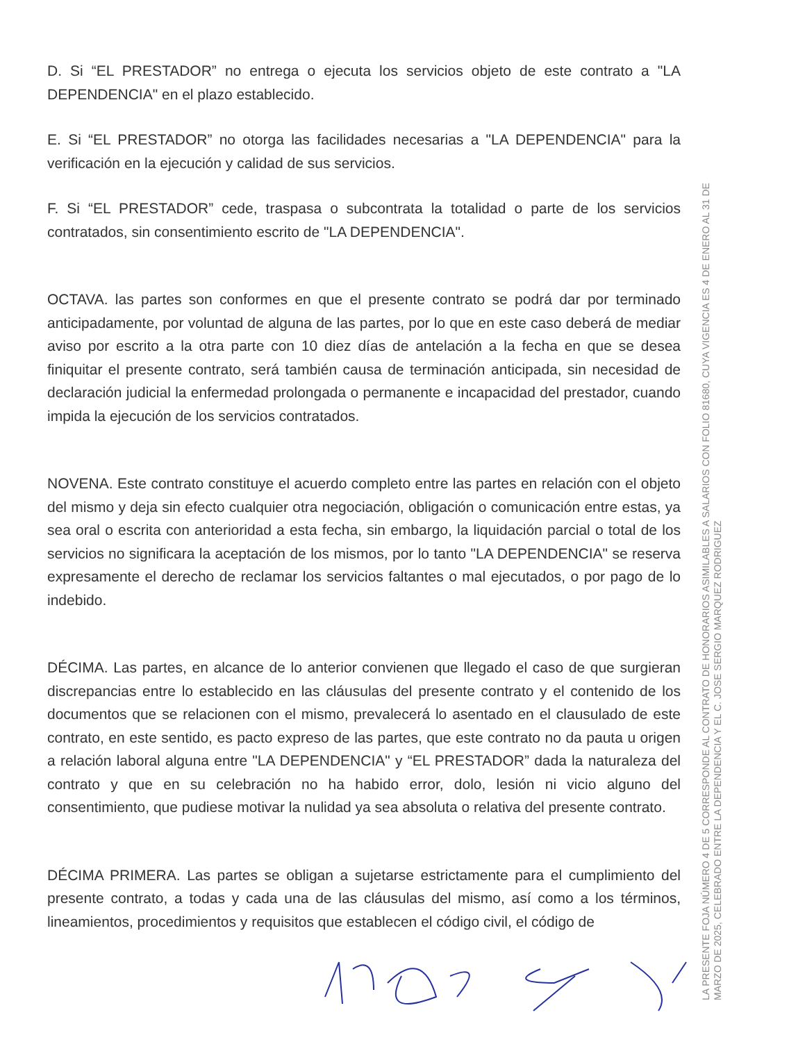D. Si “EL PRESTADOR” no entrega o ejecuta los servicios objeto de este contrato a "LA DEPENDENCIA" en el plazo establecido.
E. Si “EL PRESTADOR” no otorga las facilidades necesarias a "LA DEPENDENCIA" para la verificación en la ejecución y calidad de sus servicios.
F. Si “EL PRESTADOR” cede, traspasa o subcontrata la totalidad o parte de los servicios contratados, sin consentimiento escrito de "LA DEPENDENCIA".
OCTAVA. las partes son conformes en que el presente contrato se podrá dar por terminado anticipadamente, por voluntad de alguna de las partes, por lo que en este caso deberá de mediar aviso por escrito a la otra parte con 10 diez días de antelación a la fecha en que se desea finiquitar el presente contrato, será también causa de terminación anticipada, sin necesidad de declaración judicial la enfermedad prolongada o permanente e incapacidad del prestador, cuando impida la ejecución de los servicios contratados.
NOVENA. Este contrato constituye el acuerdo completo entre las partes en relación con el objeto del mismo y deja sin efecto cualquier otra negociación, obligación o comunicación entre estas, ya sea oral o escrita con anterioridad a esta fecha, sin embargo, la liquidación parcial o total de los servicios no significara la aceptación de los mismos, por lo tanto "LA DEPENDENCIA" se reserva expresamente el derecho de reclamar los servicios faltantes o mal ejecutados, o por pago de lo indebido.
DÉCIMA. Las partes, en alcance de lo anterior convienen que llegado el caso de que surgieran discrepancias entre lo establecido en las cláusulas del presente contrato y el contenido de los documentos que se relacionen con el mismo, prevalecerá lo asentado en el clausulado de este contrato, en este sentido, es pacto expreso de las partes, que este contrato no da pauta u origen a relación laboral alguna entre "LA DEPENDENCIA" y “EL PRESTADOR” dada la naturaleza del contrato y que en su celebración no ha habido error, dolo, lesión ni vicio alguno del consentimiento, que pudiese motivar la nulidad ya sea absoluta o relativa del presente contrato.
DÉCIMA PRIMERA. Las partes se obligan a sujetarse estrictamente para el cumplimiento del presente contrato, a todas y cada una de las cláusulas del mismo, así como a los términos, lineamientos, procedimientos y requisitos que establecen el código civil, el código de
LA PRESENTE FOJA NÚMERO 4 DE 5 CORRESPONDE AL CONTRATO DE HONORARIOS ASIMILABLES A SALARIOS CON FOLIO 81680, CUYA VIGENCIA ES 4 DE ENERO AL 31 DE MARZO DE 2025, CELEBRADO ENTRE LA DEPENDENCIA Y EL C. JOSE SERGIO MARQUEZ RODRIGUEZ